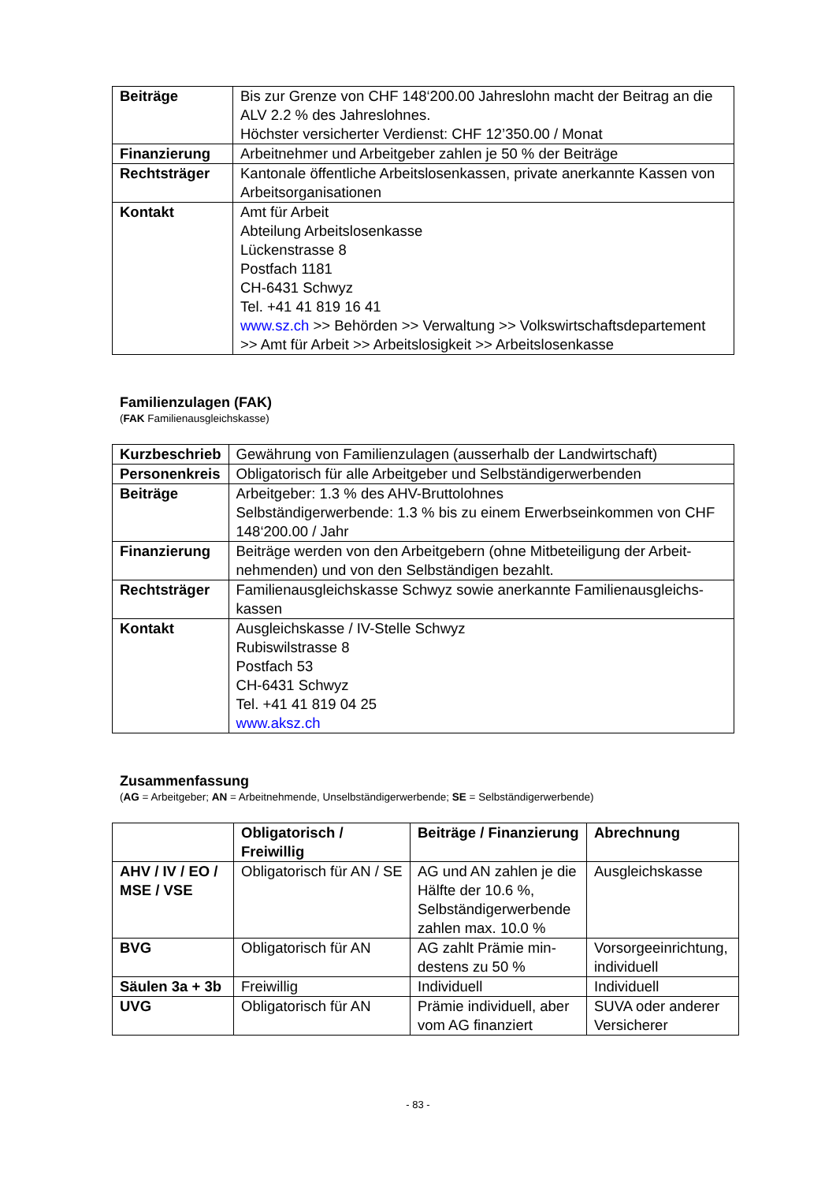| Beiträge | Bis zur Grenze von CHF 148‘200.00 Jahreslohn macht der Beitrag an die ALV 2.2 % des Jahreslohnes. Höchster versicherter Verdienst: CHF 12’350.00 / Monat |
| Finanzierung | Arbeitnehmer und Arbeitgeber zahlen je 50 % der Beiträge |
| Rechtsträger | Kantonale öffentliche Arbeitslosenkassen, private anerkannte Kassen von Arbeitsorganisationen |
| Kontakt | Amt für Arbeit Abteilung Arbeitslosenkasse Lückenstrasse 8 Postfach 1181 CH-6431 Schwyz Tel. +41 41 819 16 41 www.sz.ch >> Behörden >> Verwaltung >> Volkswirtschaftsdepartement >> Amt für Arbeit >> Arbeitslosigkeit >> Arbeitslosenkasse |
Familienzulagen (FAK)
(FAK Familienausgleichskasse)
| Kurzbeschrieb | Gewährung von Familienzulagen (ausserhalb der Landwirtschaft) |
| Personenkreis | Obligatorisch für alle Arbeitgeber und Selbständigerwerbenden |
| Beiträge | Arbeitgeber: 1.3 % des AHV-Bruttolohnes Selbständigerwerbende: 1.3 % bis zu einem Erwerbseinkommen von CHF 148‘200.00 / Jahr |
| Finanzierung | Beiträge werden von den Arbeitgebern (ohne Mitbeteiligung der Arbeit-nehmenden) und von den Selbständigen bezahlt. |
| Rechtsträger | Familienausgleichskasse Schwyz sowie anerkannte Familienausgleichs-kassen |
| Kontakt | Ausgleichskasse / IV-Stelle Schwyz Rubiswilstrasse 8 Postfach 53 CH-6431 Schwyz Tel. +41 41 819 04 25 www.aksz.ch |
Zusammenfassung
(AG = Arbeitgeber; AN = Arbeitnehmende, Unselbständigerwerbende; SE = Selbständigerwerbende)
| | Obligatorisch / Freiwillig | Beiträge / Finanzierung | Abrechnung |
| --- | --- | --- | --- |
| AHV / IV / EO / MSE / VSE | Obligatorisch für AN / SE | AG und AN zahlen je die Hälfte der 10.6 %, Selbständigerwerbende zahlen max. 10.0 % | Ausgleichskasse |
| BVG | Obligatorisch für AN | AG zahlt Prämie min-destens zu 50 % | Vorsorgeeinrichtung, individuell |
| Säulen 3a + 3b | Freiwillig | Individuell | Individuell |
| UVG | Obligatorisch für AN | Prämie individuell, aber vom AG finanziert | SUVA oder anderer Versicherer |
- 83 -